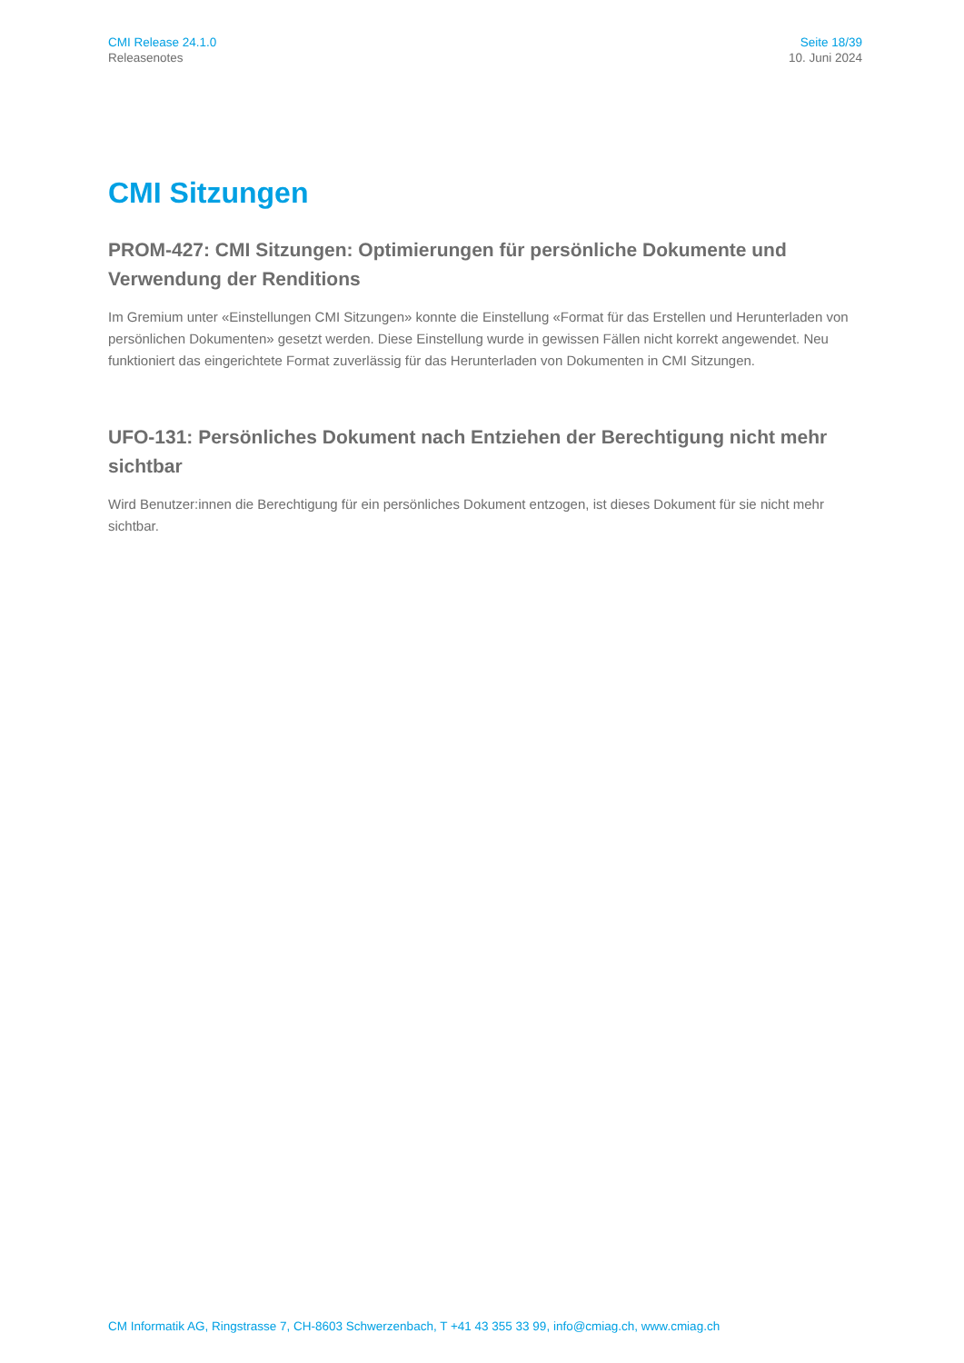CMI Release 24.1.0
Releasenotes
Seite 18/39
10. Juni 2024
CMI Sitzungen
PROM-427: CMI Sitzungen: Optimierungen für persönliche Dokumente und Verwendung der Renditions
Im Gremium unter «Einstellungen CMI Sitzungen» konnte die Einstellung «Format für das Erstellen und Herunterladen von persönlichen Dokumenten» gesetzt werden. Diese Einstellung wurde in gewissen Fällen nicht korrekt angewendet. Neu funktioniert das eingerichtete Format zuverlässig für das Herunterladen von Dokumenten in CMI Sitzungen.
UFO-131: Persönliches Dokument nach Entziehen der Berechtigung nicht mehr sichtbar
Wird Benutzer:innen die Berechtigung für ein persönliches Dokument entzogen, ist dieses Dokument für sie nicht mehr sichtbar.
CM Informatik AG, Ringstrasse 7, CH-8603 Schwerzenbach, T +41 43 355 33 99, info@cmiag.ch, www.cmiag.ch